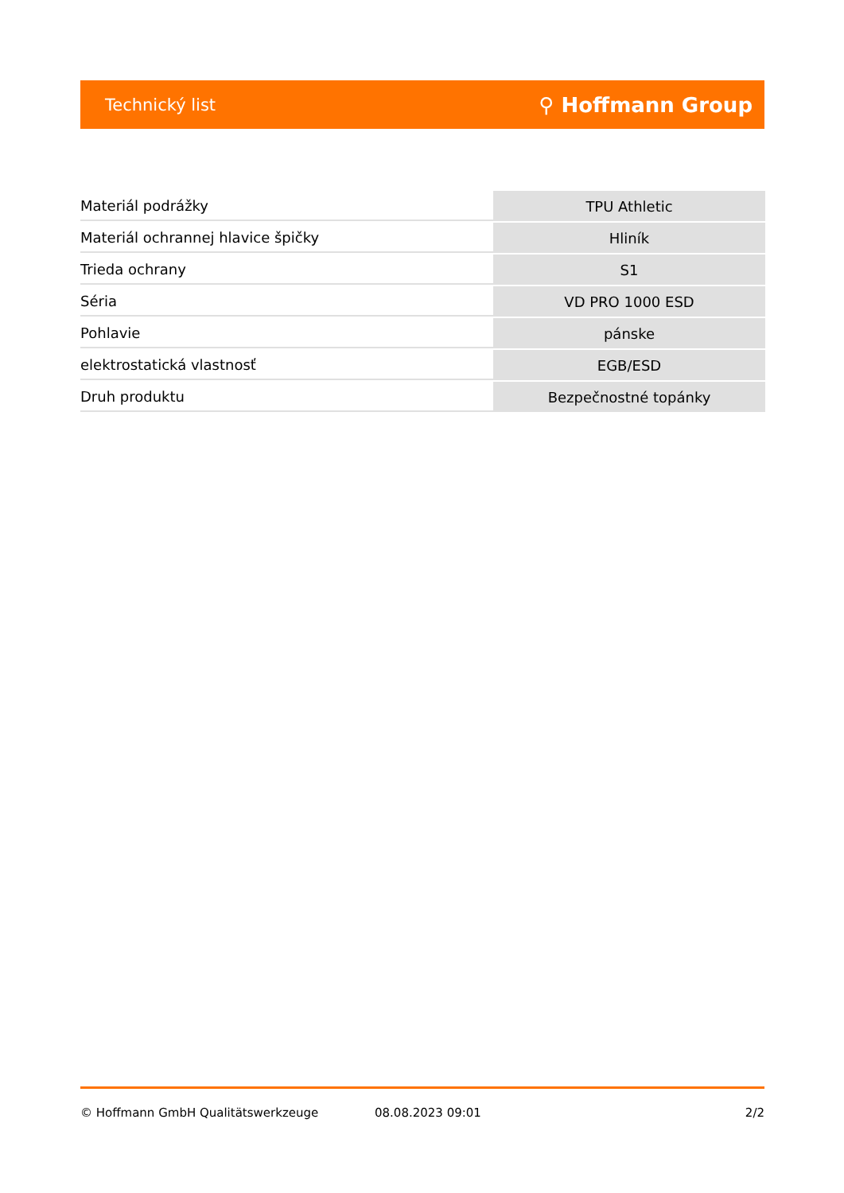Technický list ⚲ Hoffmann Group
| Materiál podrážky | TPU Athletic |
| Materiál ochrannej hlavice špičky | Hliník |
| Trieda ochrany | S1 |
| Séria | VD PRO 1000 ESD |
| Pohlavie | pánske |
| elektrostatická vlastnosť | EGB/ESD |
| Druh produktu | Bezpečnostné topánky |
© Hoffmann GmbH Qualitätswerkzeuge 08.08.2023 09:01 2/2